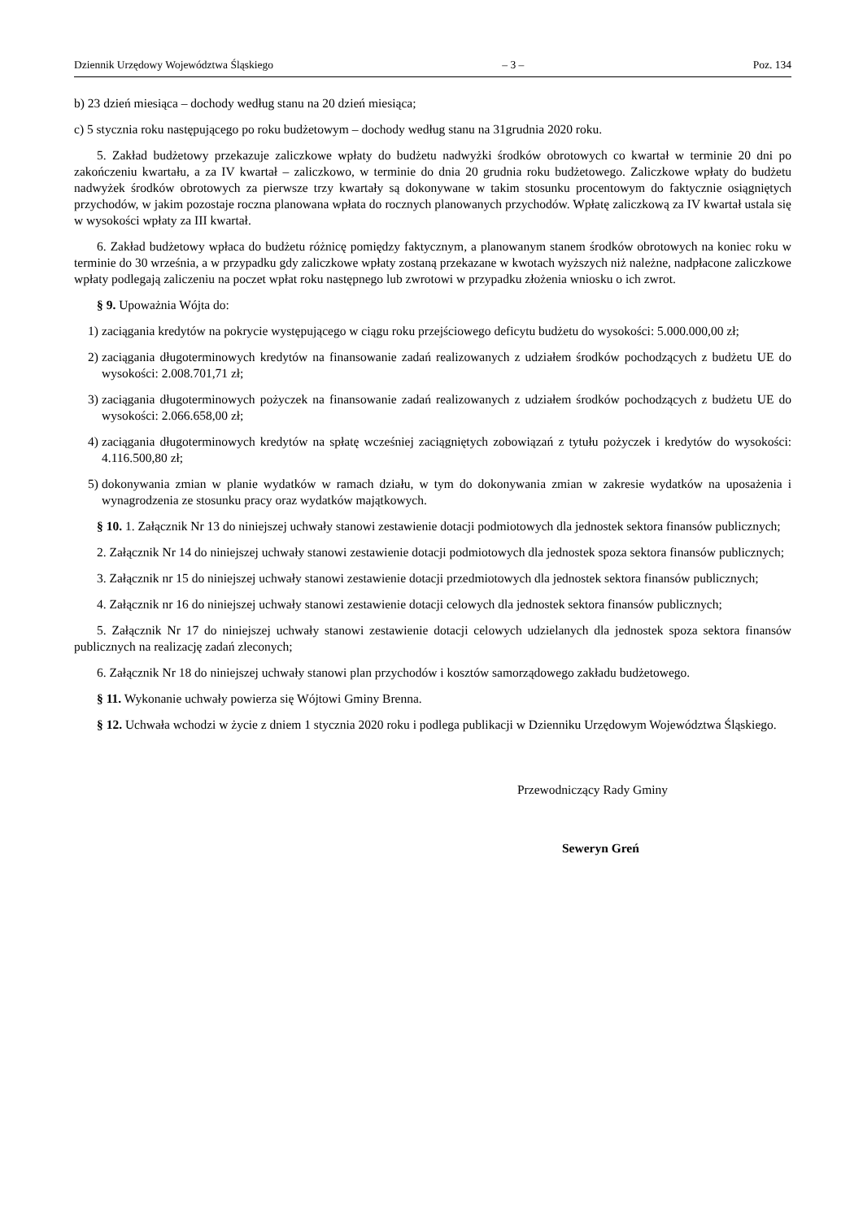Dziennik Urzędowy Województwa Śląskiego – 3 – Poz. 134
b) 23 dzień miesiąca – dochody według stanu na 20 dzień miesiąca;
c) 5 stycznia roku następującego po roku budżetowym – dochody według stanu na 31grudnia 2020 roku.
5. Zakład budżetowy przekazuje zaliczkowe wpłaty do budżetu nadwyżki środków obrotowych co kwartał w terminie 20 dni po zakończeniu kwartału, a za IV kwartał – zaliczkowo, w terminie do dnia 20 grudnia roku budżetowego. Zaliczkowe wpłaty do budżetu nadwyżek środków obrotowych za pierwsze trzy kwartały są dokonywane w takim stosunku procentowym do faktycznie osiągniętych przychodów, w jakim pozostaje roczna planowana wpłata do rocznych planowanych przychodów. Wpłatę zaliczkową za IV kwartał ustala się w wysokości wpłaty za III kwartał.
6. Zakład budżetowy wpłaca do budżetu różnicę pomiędzy faktycznym, a planowanym stanem środków obrotowych na koniec roku w terminie do 30 września, a w przypadku gdy zaliczkowe wpłaty zostaną przekazane w kwotach wyższych niż należne, nadpłacone zaliczkowe wpłaty podlegają zaliczeniu na poczet wpłat roku następnego lub zwrotowi w przypadku złożenia wniosku o ich zwrot.
§ 9. Upoważnia Wójta do:
1) zaciągania kredytów na pokrycie występującego w ciągu roku przejściowego deficytu budżetu do wysokości: 5.000.000,00 zł;
2) zaciągania długoterminowych kredytów na finansowanie zadań realizowanych z udziałem środków pochodzących z budżetu UE do wysokości: 2.008.701,71 zł;
3) zaciągania długoterminowych pożyczek na finansowanie zadań realizowanych z udziałem środków pochodzących z budżetu UE do wysokości: 2.066.658,00 zł;
4) zaciągania długoterminowych kredytów na spłatę wcześniej zaciągniętych zobowiązań z tytułu pożyczek i kredytów do wysokości: 4.116.500,80 zł;
5) dokonywania zmian w planie wydatków w ramach działu, w tym do dokonywania zmian w zakresie wydatków na uposażenia i wynagrodzenia ze stosunku pracy oraz wydatków majątkowych.
§ 10. 1. Załącznik Nr 13 do niniejszej uchwały stanowi zestawienie dotacji podmiotowych dla jednostek sektora finansów publicznych;
2. Załącznik Nr 14 do niniejszej uchwały stanowi zestawienie dotacji podmiotowych dla jednostek spoza sektora finansów publicznych;
3. Załącznik nr 15 do niniejszej uchwały stanowi zestawienie dotacji przedmiotowych dla jednostek sektora finansów publicznych;
4. Załącznik nr 16 do niniejszej uchwały stanowi zestawienie dotacji celowych dla jednostek sektora finansów publicznych;
5. Załącznik Nr 17 do niniejszej uchwały stanowi zestawienie dotacji celowych udzielanych dla jednostek spoza sektora finansów publicznych na realizację zadań zleconych;
6. Załącznik Nr 18 do niniejszej uchwały stanowi plan przychodów i kosztów samorządowego zakładu budżetowego.
§ 11. Wykonanie uchwały powierza się Wójtowi Gminy Brenna.
§ 12. Uchwała wchodzi w życie z dniem 1 stycznia 2020 roku i podlega publikacji w Dzienniku Urzędowym Województwa Śląskiego.
Przewodniczący Rady Gminy
Seweryn Greń